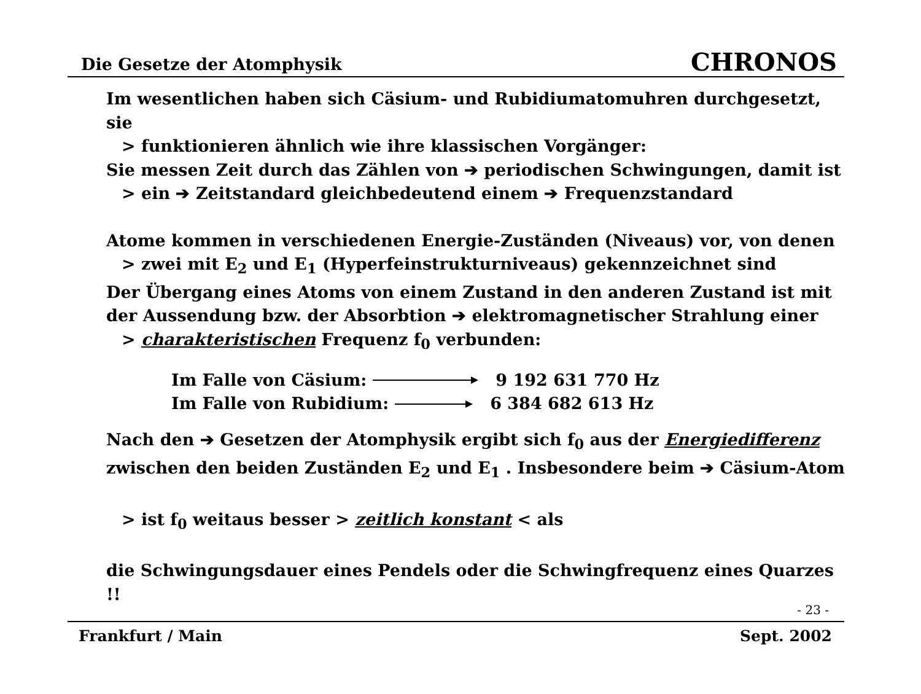Die Gesetze der Atomphysik CHRONOS
Im wesentlichen haben sich Cäsium- und Rubidiumatomuhren durchgesetzt, sie
> funktionieren ähnlich wie ihre klassischen Vorgänger:
Sie messen Zeit durch das Zählen von ➔ periodischen Schwingungen, damit ist
> ein ➔ Zeitstandard gleichbedeutend einem ➔ Frequenzstandard
Atome kommen in verschiedenen Energie-Zuständen (Niveaus) vor, von denen
> zwei mit E<sub>2</sub> und E<sub>1</sub> (Hyperfeinstrukturniveaus) gekennzeichnet sind
Der Übergang eines Atoms von einem Zustand in den anderen Zustand ist mit
der Aussendung bzw. der Absorbtion ➔ elektromagnetischer Strahlung einer
> charakteristischen Frequenz f<sub>0</sub> verbunden:
Im Falle von Cäsium: 9 192 631 770 Hz
Im Falle von Rubidium: 6 384 682 613 Hz
Nach den ➔ Gesetzen der Atomphysik ergibt sich f<sub>0</sub> aus der Energiedifferenz
zwischen den beiden Zuständen E<sub>2</sub> und E<sub>1</sub> . Insbesondere beim ➔ Cäsium-Atom
> ist f<sub>0</sub> weitaus besser > zeitlich konstant < als
die Schwingungsdauer eines Pendels oder die Schwingfrequenz eines Quarzes !!
- 23 -
Frankfurt / Main Sept. 2002